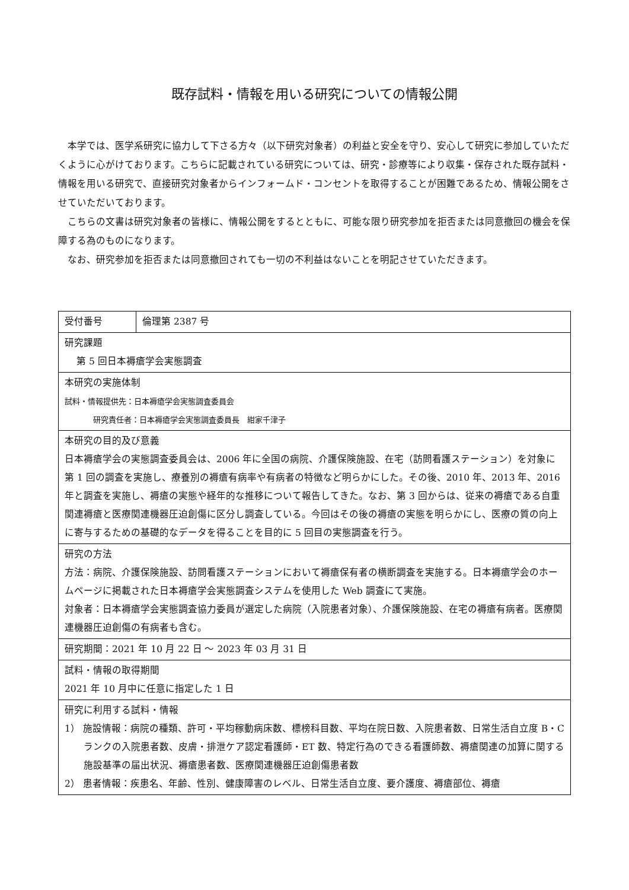既存試料・情報を用いる研究についての情報公開
本学では、医学系研究に協力して下さる方々（以下研究対象者）の利益と安全を守り、安心して研究に参加していただくように心がけております。こちらに記載されている研究については、研究・診療等により収集・保存された既存試料・情報を用いる研究で、直接研究対象者からインフォームド・コンセントを取得することが困難であるため、情報公開をさせていただいております。
こちらの文書は研究対象者の皆様に、情報公開をするとともに、可能な限り研究参加を拒否または同意撤回の機会を保障する為のものになります。
なお、研究参加を拒否または同意撤回されても一切の不利益はないことを明記させていただきます。
| 受付番号 | 倫理第 2387 号 |
| 研究課題 第 5 回日本褥瘡学会実態調査 | |
| 本研究の実施体制 試料・情報提供先：日本褥瘡学会実態調査委員会 研究責任者：日本褥瘡学会実態調査委員長 紺家千津子 | |
| 本研究の目的及び意義 日本褥瘡学会の実態調査委員会は、2006 年に全国の病院、介護保険施設、在宅（訪問看護ステーション）を対象に第 1 回の調査を実施し、療養別の褥瘡有病率や有病者の特徴など明らかにした。その後、2010 年、2013 年、2016 年と調査を実施し、褥瘡の実態や経年的な推移について報告してきた。なお、第 3 回からは、従来の褥瘡である自重関連褥瘡と医療関連機器圧迫創傷に区分し調査している。今回はその後の褥瘡の実態を明らかにし、医療の質の向上に寄与するための基礎的なデータを得ることを目的に 5 回目の実態調査を行う。 | |
| 研究の方法 方法：病院、介護保険施設、訪問看護ステーションにおいて褥瘡保有者の横断調査を実施する。日本褥瘡学会のホームページに掲載された日本褥瘡学会実態調査システムを使用した Web 調査にて実施。 対象者：日本褥瘡学会実態調査協力委員が選定した病院（入院患者対象）、介護保険施設、在宅の褥瘡有病者。医療関連機器圧迫創傷の有病者も含む。 | |
| 研究期間：2021 年 10 月 22 日 ～ 2023 年 03 月 31 日 | |
| 試料・情報の取得期間 2021 年 10 月中に任意に指定した 1 日 | |
| 研究に利用する試料・情報 1） 施設情報：病院の種類、許可・平均稼動病床数、標榜科目数、平均在院日数、入院患者数、日常生活自立度 B・C ランクの入院患者数、皮膚・排泄ケア認定看護師・ET 数、特定行為のできる看護師数、褥瘡関連の加算に関する施設基準の届出状況、褥瘡患者数、医療関連機器圧迫創傷患者数 2） 患者情報：疾患名、年齢、性別、健康障害のレベル、日常生活自立度、要介護度、褥瘡部位、褥瘡 | |